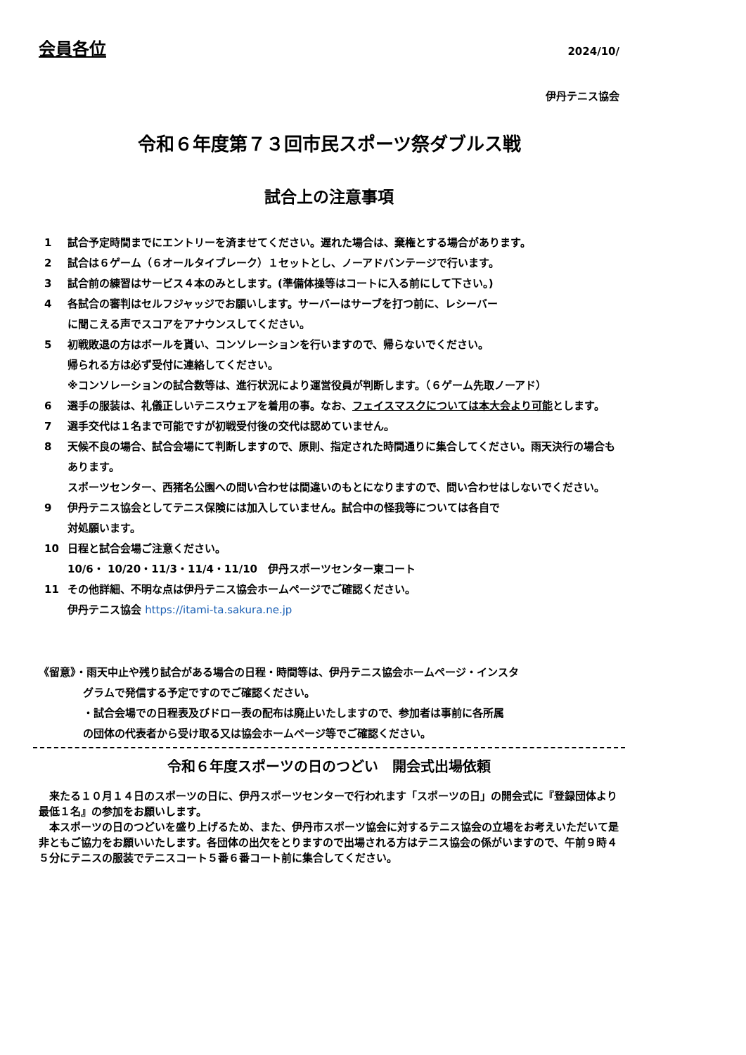会員各位 2024/10/
伊丹テニス協会
令和６年度第７３回市民スポーツ祭ダブルス戦
試合上の注意事項
1 試合予定時間までにエントリーを済ませてください。遅れた場合は、棄権とする場合があります。
2 試合は６ゲーム（６オールタイブレーク）１セットとし、ノーアドバンテージで行います。
3 試合前の練習はサービス４本のみとします。(準備体操等はコートに入る前にして下さい。)
4 各試合の審判はセルフジャッジでお願いします。サーバーはサーブを打つ前に、レシーバー
に聞こえる声でスコアをアナウンスしてください。
5 初戦敗退の方はボールを貰い、コンソレーションを行いますので、帰らないでください。
帰られる方は必ず受付に連絡してください。
※コンソレーションの試合数等は、進行状況により運営役員が判断します。（６ゲーム先取ノーアド）
6 選手の服装は、礼儀正しいテニスウェアを着用の事。なお、フェイスマスクについては本大会より可能とします。
7 選手交代は１名まで可能ですが初戦受付後の交代は認めていません。
8 天候不良の場合、試合会場にて判断しますので、原則、指定された時間通りに集合してください。雨天決行の場合もあります。
スポーツセンター、西猪名公園への問い合わせは間違いのもとになりますので、問い合わせはしないでください。
9 伊丹テニス協会としてテニス保険には加入していません。試合中の怪我等については各自で
対処願います。
10 日程と試合会場ご注意ください。
10/6・ 10/20・11/3・11/4・11/10　伊丹スポーツセンター東コート
11 その他詳細、不明な点は伊丹テニス協会ホームページでご確認ください。
伊丹テニス協会 https://itami-ta.sakura.ne.jp
《留意》・雨天中止や残り試合がある場合の日程・時間等は、伊丹テニス協会ホームページ・インスタ
グラムで発信する予定ですのでご確認ください。
・試合会場での日程表及びドロー表の配布は廃止いたしますので、参加者は事前に各所属
の団体の代表者から受け取る又は協会ホームページ等でご確認ください。
令和６年度スポーツの日のつどい　開会式出場依頼
　来たる１０月１４日のスポーツの日に、伊丹スポーツセンターで行われます「スポーツの日」の開会式に『登録団体より最低１名』の参加をお願いします。
　本スポーツの日のつどいを盛り上げるため、また、伊丹市スポーツ協会に対するテニス協会の立場をお考えいただいて是非ともご協力をお願いいたします。各団体の出欠をとりますので出場される方はテニス協会の係がいますので、午前９時４５分にテニスの服装でテニスコート５番６番コート前に集合してください。